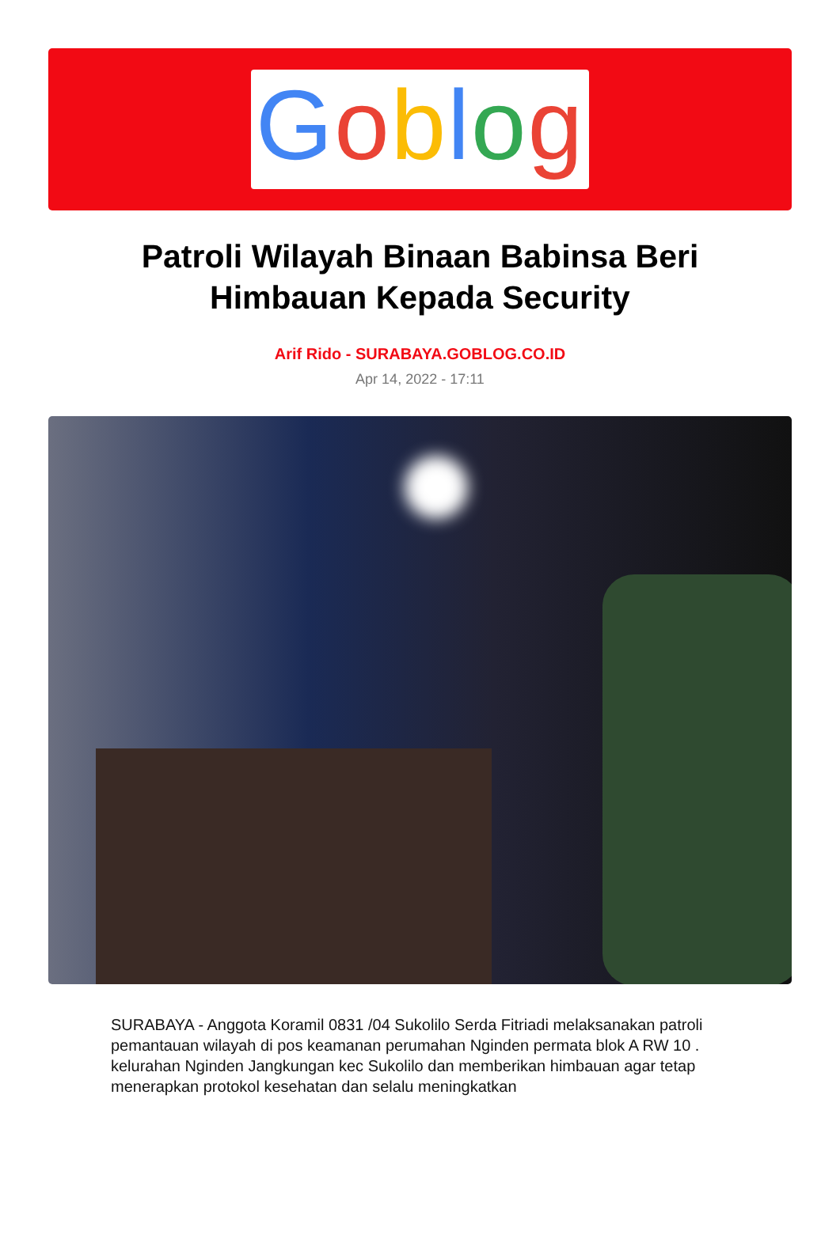Goblog
Patroli Wilayah Binaan Babinsa Beri Himbauan Kepada Security
Arif Rido - SURABAYA.GOBLOG.CO.ID
Apr 14, 2022 - 17:11
SURABAYA - Anggota Koramil 0831 /04 Sukolilo Serda Fitriadi melaksanakan patroli pemantauan wilayah di pos keamanan perumahan Nginden permata blok A RW 10 . kelurahan Nginden Jangkungan kec Sukolilo dan memberikan himbauan agar tetap menerapkan protokol kesehatan dan selalu meningkatkan